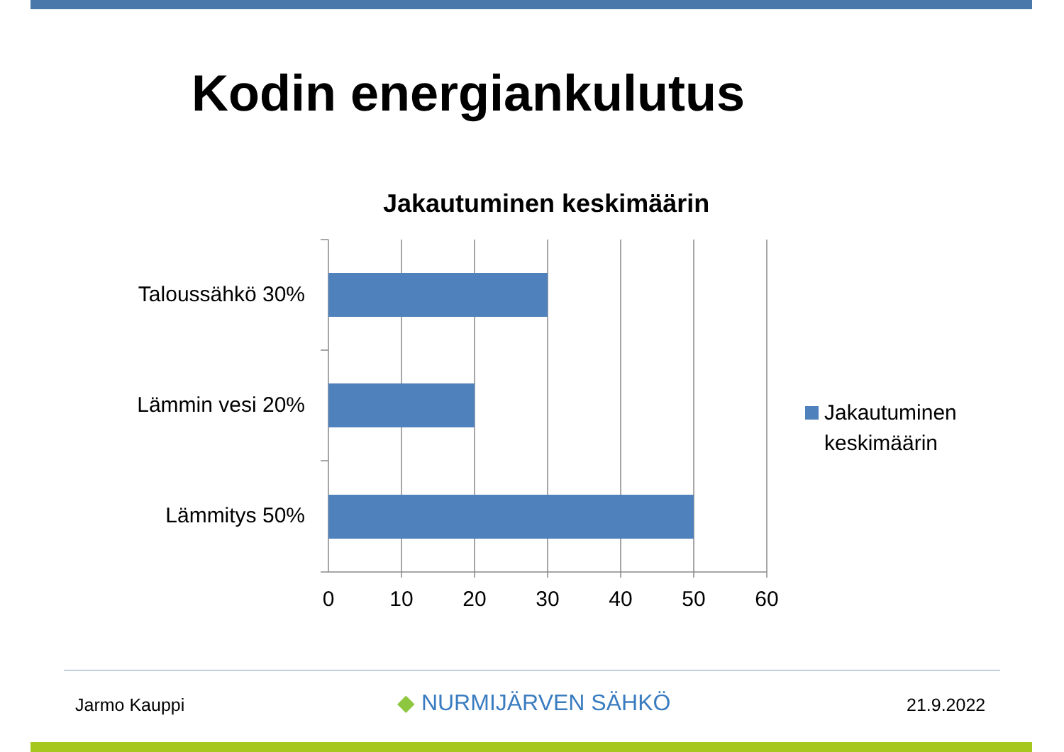Kodin energiankulutus
Jakautuminen keskimäärin
Taloussähkö 30%
Lämmin vesi 20%
Lämmitys 50%
0 10 20 30 40 50 60
Jakautuminen
keskimäärin
Jarmo Kauppi ◆ NURMIJÄRVEN SÄHKÖ 21.9.2022